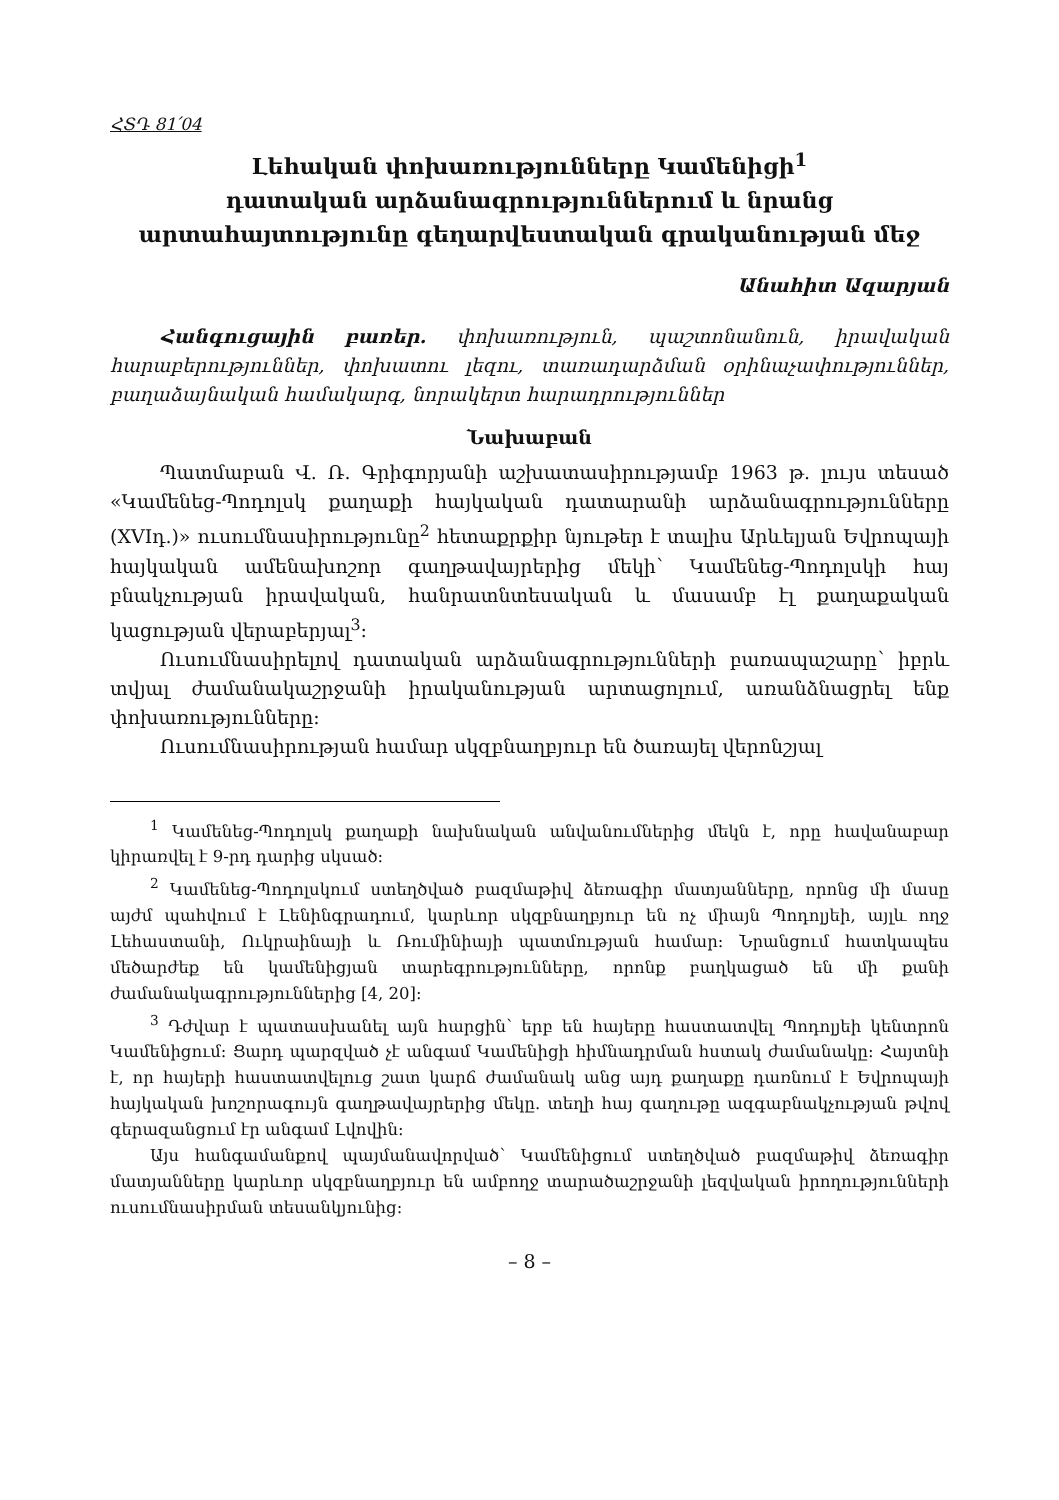ՀՏԴ 81՛04
Լեհական փոխառությունները Կամենիցի<sup>1</sup>
դատական արձանագրություններում և նրանց
արտահայտությունը գեղարվեստական գրականության մեջ
Անահիտ Ազարյան
Հանգուցային բառեր. փոխառություն, պաշտոնանուն, իրավական հարաբերություններ, փոխատու լեզու, տառադարձման օրինաչափություններ, բաղաձայնական համակարգ, նորակերտ հարադրություններ
Նախաբան
Պատմաբան Վ. Ռ. Գրիգորյանի աշխատասիրությամբ 1963 թ. լույս տեսած «Կամենեց-Պոդոլսկ քաղաքի հայկական դատարանի արձանագրությունները (XVIդ.)» ուսումնասիրությունը<sup>2</sup> հետաքրքիր նյութեր է տալիս Արևելյան Եվրոպայի հայկական ամենախոշոր գաղթավայրերից մեկի՝ Կամենեց-Պոդոլսկի հայ բնակչության իրավական, հանրատնտեսական և մասամբ էլ քաղաքական կացության վերաբերյալ<sup>3</sup>:
Ուսումնասիրելով դատական արձանագրությունների բառապաշարը՝ իբրև տվյալ ժամանակաշրջանի իրականության արտացոլում, առանձնացրել ենք փոխառությունները:
Ուսումնասիրության համար սկզբնաղբյուր են ծառայել վերոնշյալ
<sup>1</sup> Կամենեց-Պոդոլսկ քաղաքի նախնական անվանումներից մեկն է, որը հավանաբար կիրառվել է 9-րդ դարից սկսած:
<sup>2</sup> Կամենեց-Պոդոլսկում ստեղծված բազմաթիվ ձեռագիր մատյանները, որոնց մի մասը այժմ պահվում է Լենինգրադում, կարևոր սկզբնաղբյուր են ոչ միայն Պոդոլյեի, այլև ողջ Լեհաստանի, Ուկրաինայի և Ռումինիայի պատմության համար: Նրանցում հատկապես մեծարժեք են կամենիցյան տարեգրությունները, որոնք բաղկացած են մի քանի ժամանակագրություններից [4, 20]:
<sup>3</sup> Դժվար է պատասխանել այն հարցին՝ երբ են հայերը հաստատվել Պոդոլյեի կենտրոն Կամենիցում: Ցարդ պարզված չէ անգամ Կամենիցի հիմնադրման հստակ ժամանակը: Հայտնի է, որ հայերի հաստատվելուց շատ կարճ ժամանակ անց այդ քաղաքը դառնում է Եվրոպայի հայկական խոշորագույն գաղթավայրերից մեկը. տեղի հայ գաղութը ազգաբնակչության թվով գերազանցում էր անգամ Լվովին:
Այս հանգամանքով պայմանավորված՝ Կամենիցում ստեղծված բազմաթիվ ձեռագիր մատյանները կարևոր սկզբնաղբյուր են ամբողջ տարածաշրջանի լեզվական իրողությունների ուսումնասիրման տեսանկյունից:
– 8 –